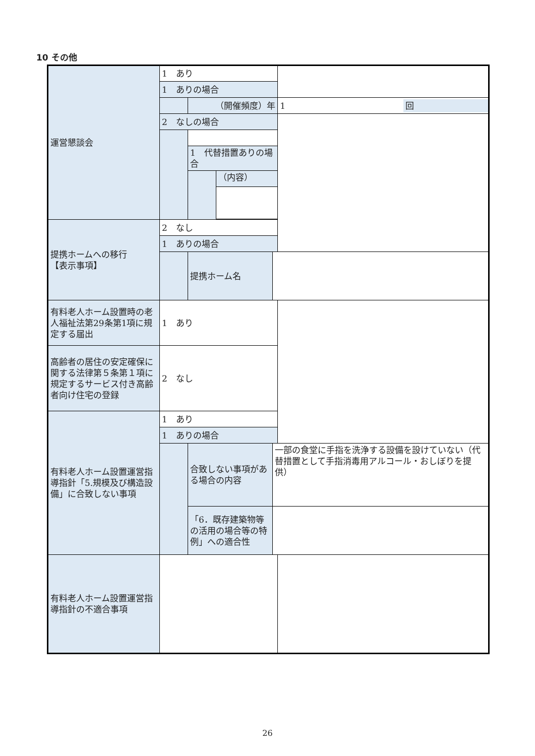10 その他
| 運営懇談会 | 1 あり | | | | |
| | 1 ありの場合 | | | | |
| | | （開催頻度）年 | | | / 1 / 回 / |
| | 2 なしの場合 | | | | |
| | | 1 代替措置ありの場合 | | | |
| | | | （内容） | | |
| 提携ホームへの移行 【表示事項】 | 2 なし | | | | |
| | 1 ありの場合 | | | | |
| | | 提携ホーム名 | | | |
| 有料老人ホーム設置時の老人福祉法第29条第1項に規定する届出 | 1 あり | | | | |
| 高齢者の居住の安定確保に関する法律第５条第１項に規定するサービス付き高齢者向け住宅の登録 | 2 なし | | | | |
| 有料老人ホーム設置運営指導指針「5.規模及び構造設備」に合致しない事項 | 1 あり | | | | |
| | 1 ありの場合 | | | | |
| | | 合致しない事項がある場合の内容 | | 一部の食堂に手指を洗浄する設備を設けていない（代替措置として手指消毒用アルコール・おしぼりを提供） | |
| | | 「6．既存建築物等の活用の場合等の特例」への適合性 | | | |
| 有料老人ホーム設置運営指導指針の不適合事項 | | | | | |
26